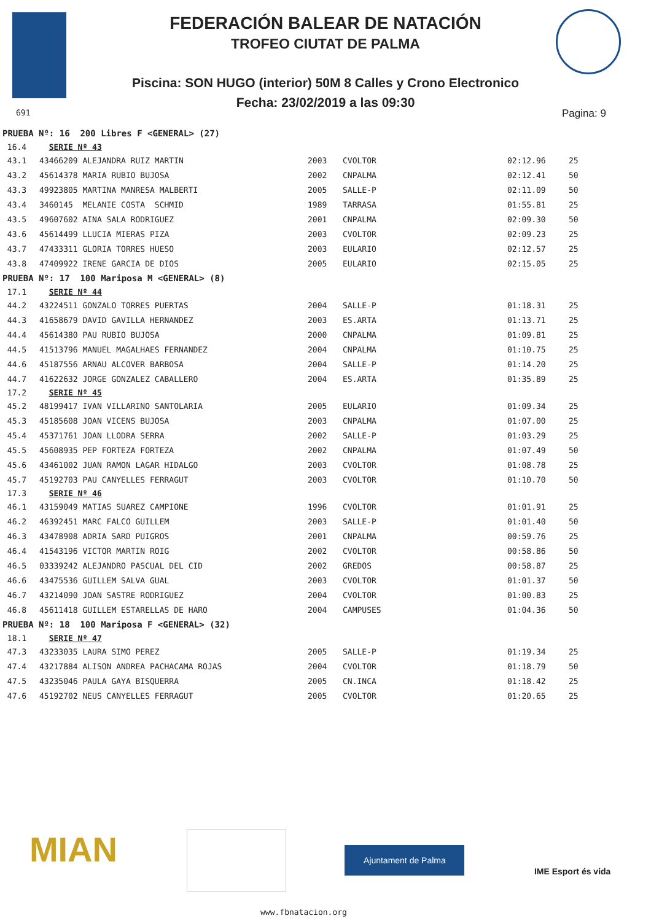FEDERACIÓN BALEAR DE NATACIÓN
TROFEO CIUTAT DE PALMA
Piscina: SON HUGO (interior) 50M 8 Calles y Crono Electronico
Fecha: 23/02/2019 a las 09:30
691 Pagina: 9
| PRUEBA Nº: 16 200 Libres F <GENERAL> (27) | | | | | |
| 16.4 | SERIE Nº 43 | | | | |
| 43.1 | 43466209 ALEJANDRA RUIZ MARTIN | 2003 | CVOLTOR | 02:12.96 | 25 |
| 43.2 | 45614378 MARIA RUBIO BUJOSA | 2002 | CNPALMA | 02:12.41 | 50 |
| 43.3 | 49923805 MARTINA MANRESA MALBERTI | 2005 | SALLE-P | 02:11.09 | 50 |
| 43.4 | 3460145 MELANIE COSTA SCHMID | 1989 | TARRASA | 01:55.81 | 25 |
| 43.5 | 49607602 AINA SALA RODRIGUEZ | 2001 | CNPALMA | 02:09.30 | 50 |
| 43.6 | 45614499 LLUCIA MIERAS PIZA | 2003 | CVOLTOR | 02:09.23 | 25 |
| 43.7 | 47433311 GLORIA TORRES HUESO | 2003 | EULARIO | 02:12.57 | 25 |
| 43.8 | 47409922 IRENE GARCIA DE DIOS | 2005 | EULARIO | 02:15.05 | 25 |
| PRUEBA Nº: 17 100 Mariposa M <GENERAL> (8) | | | | | |
| 17.1 | SERIE Nº 44 | | | | |
| 44.2 | 43224511 GONZALO TORRES PUERTAS | 2004 | SALLE-P | 01:18.31 | 25 |
| 44.3 | 41658679 DAVID GAVILLA HERNANDEZ | 2003 | ES.ARTA | 01:13.71 | 25 |
| 44.4 | 45614380 PAU RUBIO BUJOSA | 2000 | CNPALMA | 01:09.81 | 25 |
| 44.5 | 41513796 MANUEL MAGALHAES FERNANDEZ | 2004 | CNPALMA | 01:10.75 | 25 |
| 44.6 | 45187556 ARNAU ALCOVER BARBOSA | 2004 | SALLE-P | 01:14.20 | 25 |
| 44.7 | 41622632 JORGE GONZALEZ CABALLERO | 2004 | ES.ARTA | 01:35.89 | 25 |
| 17.2 | SERIE Nº 45 | | | | |
| 45.2 | 48199417 IVAN VILLARINO SANTOLARIA | 2005 | EULARIO | 01:09.34 | 25 |
| 45.3 | 45185608 JOAN VICENS BUJOSA | 2003 | CNPALMA | 01:07.00 | 25 |
| 45.4 | 45371761 JOAN LLODRA SERRA | 2002 | SALLE-P | 01:03.29 | 25 |
| 45.5 | 45608935 PEP FORTEZA FORTEZA | 2002 | CNPALMA | 01:07.49 | 50 |
| 45.6 | 43461002 JUAN RAMON LAGAR HIDALGO | 2003 | CVOLTOR | 01:08.78 | 25 |
| 45.7 | 45192703 PAU CANYELLES FERRAGUT | 2003 | CVOLTOR | 01:10.70 | 50 |
| 17.3 | SERIE Nº 46 | | | | |
| 46.1 | 43159049 MATIAS SUAREZ CAMPIONE | 1996 | CVOLTOR | 01:01.91 | 25 |
| 46.2 | 46392451 MARC FALCO GUILLEM | 2003 | SALLE-P | 01:01.40 | 50 |
| 46.3 | 43478908 ADRIA SARD PUIGROS | 2001 | CNPALMA | 00:59.76 | 25 |
| 46.4 | 41543196 VICTOR MARTIN ROIG | 2002 | CVOLTOR | 00:58.86 | 50 |
| 46.5 | 03339242 ALEJANDRO PASCUAL DEL CID | 2002 | GREDOS | 00:58.87 | 25 |
| 46.6 | 43475536 GUILLEM SALVA GUAL | 2003 | CVOLTOR | 01:01.37 | 50 |
| 46.7 | 43214090 JOAN SASTRE RODRIGUEZ | 2004 | CVOLTOR | 01:00.83 | 25 |
| 46.8 | 45611418 GUILLEM ESTARELLAS DE HARO | 2004 | CAMPUSES | 01:04.36 | 50 |
| PRUEBA Nº: 18 100 Mariposa F <GENERAL> (32) | | | | | |
| 18.1 | SERIE Nº 47 | | | | |
| 47.3 | 43233035 LAURA SIMO PEREZ | 2005 | SALLE-P | 01:19.34 | 25 |
| 47.4 | 43217884 ALISON ANDREA PACHACAMA ROJAS | 2004 | CVOLTOR | 01:18.79 | 50 |
| 47.5 | 43235046 PAULA GAYA BISQUERRA | 2005 | CN.INCA | 01:18.42 | 25 |
| 47.6 | 45192702 NEUS CANYELLES FERRAGUT | 2005 | CVOLTOR | 01:20.65 | 25 |
MIAN
Ajuntament de Palma
IME Esport és vida
www.fbnatacion.org